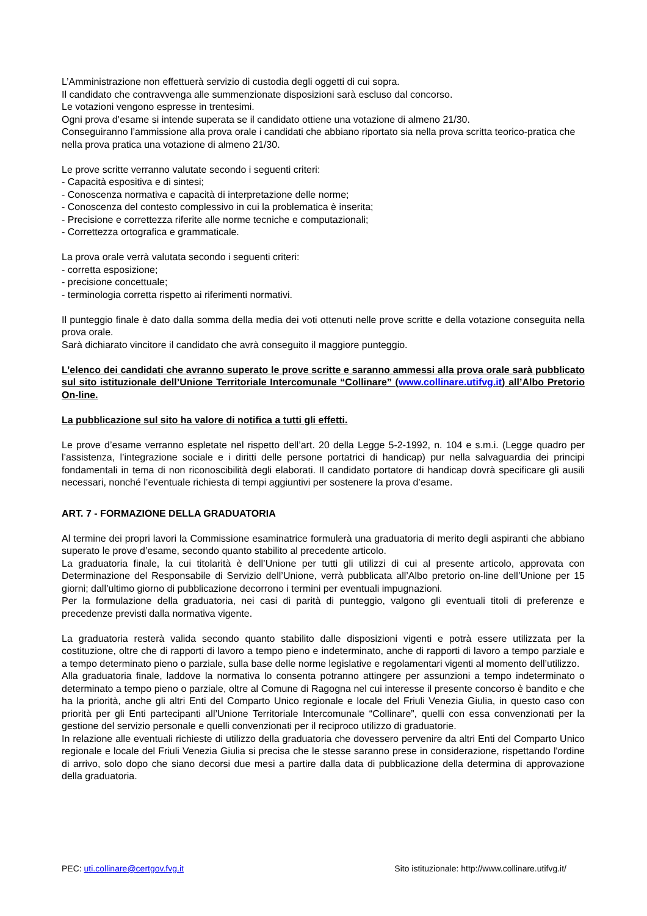L’Amministrazione non effettuerà servizio di custodia degli oggetti di cui sopra.
Il candidato che contravvenga alle summenzionate disposizioni sarà escluso dal concorso.
Le votazioni vengono espresse in trentesimi.
Ogni prova d’esame si intende superata se il candidato ottiene una votazione di almeno 21/30.
Conseguiranno l’ammissione alla prova orale i candidati che abbiano riportato sia nella prova scritta teorico-pratica che nella prova pratica una votazione di almeno 21/30.
Le prove scritte verranno valutate secondo i seguenti criteri:
- Capacità espositiva e di sintesi;
- Conoscenza normativa e capacità di interpretazione delle norme;
- Conoscenza del contesto complessivo in cui la problematica è inserita;
- Precisione e correttezza riferite alle norme tecniche e computazionali;
- Correttezza ortografica e grammaticale.
La prova orale verrà valutata secondo i seguenti criteri:
- corretta esposizione;
- precisione concettuale;
- terminologia corretta rispetto ai riferimenti normativi.
Il punteggio finale è dato dalla somma della media dei voti ottenuti nelle prove scritte e della votazione conseguita nella prova orale.
Sarà dichiarato vincitore il candidato che avrà conseguito il maggiore punteggio.
L’elenco dei candidati che avranno superato le prove scritte e saranno ammessi alla prova orale sarà pubblicato sul sito istituzionale dell’Unione Territoriale Intercomunale “Collinare” (www.collinare.utifvg.it) all’Albo Pretorio On-line.
La pubblicazione sul sito ha valore di notifica a tutti gli effetti.
Le prove d’esame verranno espletate nel rispetto dell’art. 20 della Legge 5-2-1992, n. 104 e s.m.i. (Legge quadro per l’assistenza, l’integrazione sociale e i diritti delle persone portatrici di handicap) pur nella salvaguardia dei principi fondamentali in tema di non riconoscibilità degli elaborati. Il candidato portatore di handicap dovrà specificare gli ausili necessari, nonché l’eventuale richiesta di tempi aggiuntivi per sostenere la prova d’esame.
ART. 7 - FORMAZIONE DELLA GRADUATORIA
Al termine dei propri lavori la Commissione esaminatrice formulerà una graduatoria di merito degli aspiranti che abbiano superato le prove d’esame, secondo quanto stabilito al precedente articolo.
La graduatoria finale, la cui titolarità è dell’Unione per tutti gli utilizzi di cui al presente articolo, approvata con Determinazione del Responsabile di Servizio dell’Unione, verrà pubblicata all’Albo pretorio on-line dell’Unione per 15 giorni; dall’ultimo giorno di pubblicazione decorrono i termini per eventuali impugnazioni.
Per la formulazione della graduatoria, nei casi di parità di punteggio, valgono gli eventuali titoli di preferenze e precedenze previsti dalla normativa vigente.
La graduatoria resterà valida secondo quanto stabilito dalle disposizioni vigenti e potrà essere utilizzata per la costituzione, oltre che di rapporti di lavoro a tempo pieno e indeterminato, anche di rapporti di lavoro a tempo parziale e a tempo determinato pieno o parziale, sulla base delle norme legislative e regolamentari vigenti al momento dell’utilizzo.
Alla graduatoria finale, laddove la normativa lo consenta potranno attingere per assunzioni a tempo indeterminato o determinato a tempo pieno o parziale, oltre al Comune di Ragogna nel cui interesse il presente concorso è bandito e che ha la priorità, anche gli altri Enti del Comparto Unico regionale e locale del Friuli Venezia Giulia, in questo caso con priorità per gli Enti partecipanti all’Unione Territoriale Intercomunale “Collinare”, quelli con essa convenzionati per la gestione del servizio personale e quelli convenzionati per il reciproco utilizzo di graduatorie.
In relazione alle eventuali richieste di utilizzo della graduatoria che dovessero pervenire da altri Enti del Comparto Unico regionale e locale del Friuli Venezia Giulia si precisa che le stesse saranno prese in considerazione, rispettando l'ordine di arrivo, solo dopo che siano decorsi due mesi a partire dalla data di pubblicazione della determina di approvazione della graduatoria.
PEC: uti.collinare@certgov.fvg.it Sito istituzionale: http://www.collinare.utifvg.it/